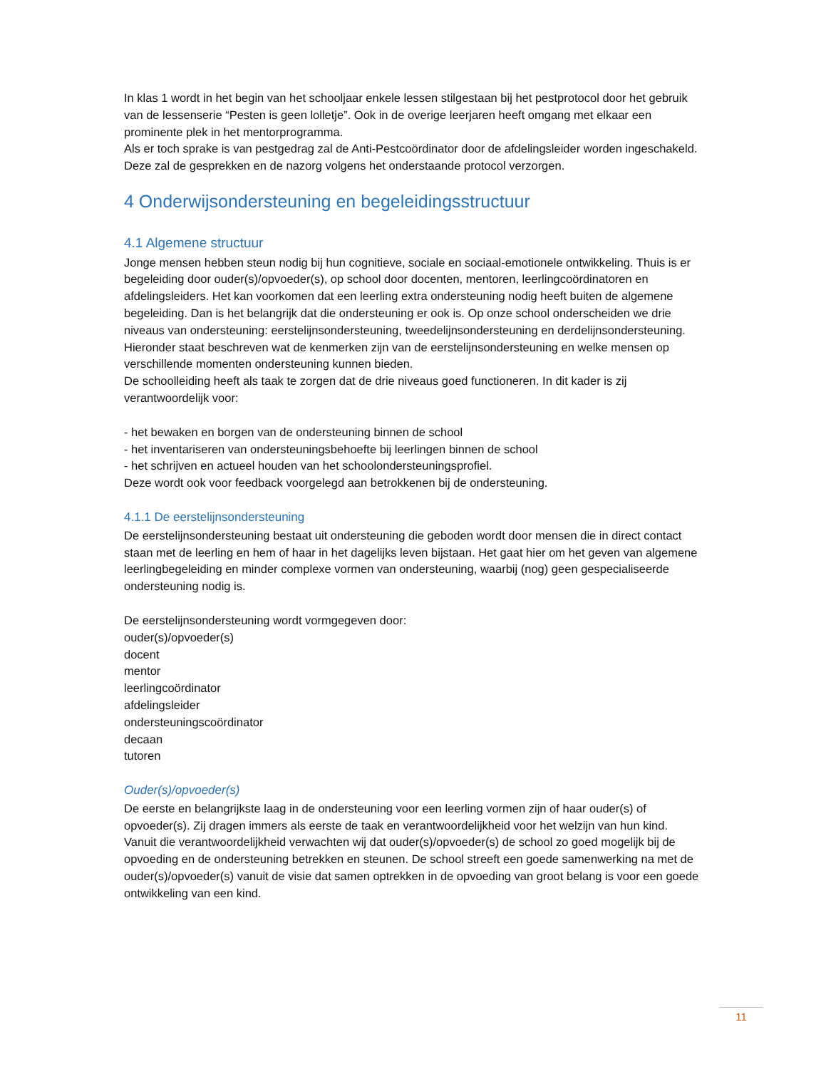In klas 1 wordt in het begin van het schooljaar enkele lessen stilgestaan bij het pestprotocol door het gebruik van de lessenserie “Pesten is geen lolletje”. Ook in de overige leerjaren heeft omgang met elkaar een prominente plek in het mentorprogramma.
Als er toch sprake is van pestgedrag zal de Anti-Pestcoördinator door de afdelingsleider worden ingeschakeld. Deze zal de gesprekken en de nazorg volgens het onderstaande protocol verzorgen.
4 Onderwijsondersteuning en begeleidingsstructuur
4.1 Algemene structuur
Jonge mensen hebben steun nodig bij hun cognitieve, sociale en sociaal-emotionele ontwikkeling. Thuis is er begeleiding door ouder(s)/opvoeder(s), op school door docenten, mentoren, leerlingcoördinatoren en afdelingsleiders. Het kan voorkomen dat een leerling extra ondersteuning nodig heeft buiten de algemene begeleiding. Dan is het belangrijk dat die ondersteuning er ook is. Op onze school onderscheiden we drie niveaus van ondersteuning: eerstelijnsondersteuning, tweedelijnsondersteuning en derdelijnsondersteuning. Hieronder staat beschreven wat de kenmerken zijn van de eerstelijnsondersteuning en welke mensen op verschillende momenten ondersteuning kunnen bieden.
De schoolleiding heeft als taak te zorgen dat de drie niveaus goed functioneren. In dit kader is zij verantwoordelijk voor:
- het bewaken en borgen van de ondersteuning binnen de school
- het inventariseren van ondersteuningsbehoefte bij leerlingen binnen de school
- het schrijven en actueel houden van het schoolondersteuningsprofiel.
Deze wordt ook voor feedback voorgelegd aan betrokkenen bij de ondersteuning.
4.1.1 De eerstelijnsondersteuning
De eerstelijnsondersteuning bestaat uit ondersteuning die geboden wordt door mensen die in direct contact staan met de leerling en hem of haar in het dagelijks leven bijstaan. Het gaat hier om het geven van algemene leerlingbegeleiding en minder complexe vormen van ondersteuning, waarbij (nog) geen gespecialiseerde ondersteuning nodig is.
De eerstelijnsondersteuning wordt vormgegeven door:
ouder(s)/opvoeder(s)
docent
mentor
leerlingcoördinator
afdelingsleider
ondersteuningscoördinator
decaan
tutoren
Ouder(s)/opvoeder(s)
De eerste en belangrijkste laag in de ondersteuning voor een leerling vormen zijn of haar ouder(s) of opvoeder(s). Zij dragen immers als eerste de taak en verantwoordelijkheid voor het welzijn van hun kind. Vanuit die verantwoordelijkheid verwachten wij dat ouder(s)/opvoeder(s) de school zo goed mogelijk bij de opvoeding en de ondersteuning betrekken en steunen. De school streeft een goede samenwerking na met de ouder(s)/opvoeder(s) vanuit de visie dat samen optrekken in de opvoeding van groot belang is voor een goede ontwikkeling van een kind.
11